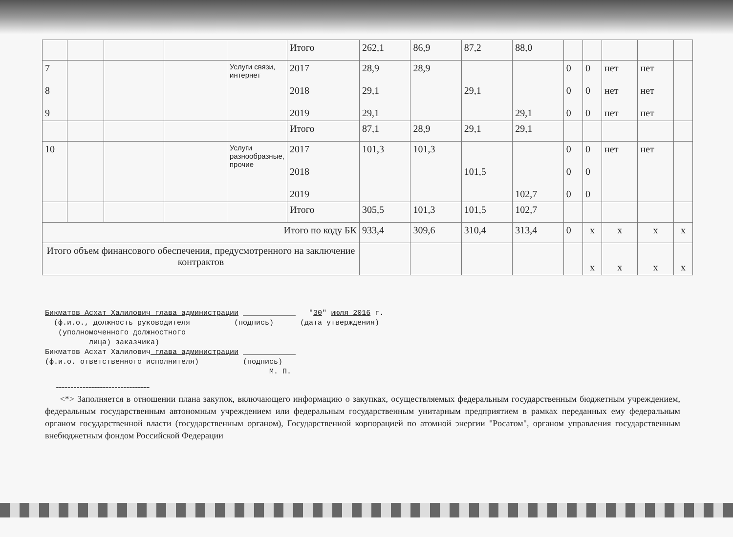| | | | | | Итого | 262,1 | 86,9 | 87,2 | 88,0 | | | | | |
| 7 8 9 | | | | Услуги связи, интернет | 2017 2018 2019 | 28,9 29,1 29,1 | 28,9 | 29,1 | 29,1 | 0 0 0 | 0 0 0 | нет нет нет | нет нет нет | |
| | | | | | Итого | 87,1 | 28,9 | 29,1 | 29,1 | | | | | |
| 10 | | | | Услуги разнообразные, прочие | 2017 2018 2019 | 101,3 | 101,3 | 101,5 | 102,7 | 0 0 0 | 0 0 0 | нет | нет | |
| | | | | | Итого | 305,5 | 101,3 | 101,5 | 102,7 | | | | | |
| Итого по коду БК | | | | | | 933,4 | 309,6 | 310,4 | 313,4 | 0 | x | x | x | x |
| Итого объем финансового обеспечения, предусмотренного на заключение контрактов | | | | | | | | | | | x | x | x | x |
Бикматов Асхат Халилович глава администрации ____________ "30" июля 2016 г. (ф.и.о., должность руководителя (подпись) (дата утверждения) (уполномоченного должностного лица) заказчика) Бикматов Асхат Халилович глава администрации ____________ (ф.и.о. ответственного исполнителя) (подпись) М. П.
--------------------------------
<*> Заполняется в отношении плана закупок, включающего информацию о закупках, осуществляемых федеральным государственным бюджетным учреждением, федеральным государственным автономным учреждением или федеральным государственным унитарным предприятием в рамках переданных ему федеральным органом государственной власти (государственным органом), Государственной корпорацией по атомной энергии "Росатом", органом управления государственным внебюджетным фондом Российской Федерации